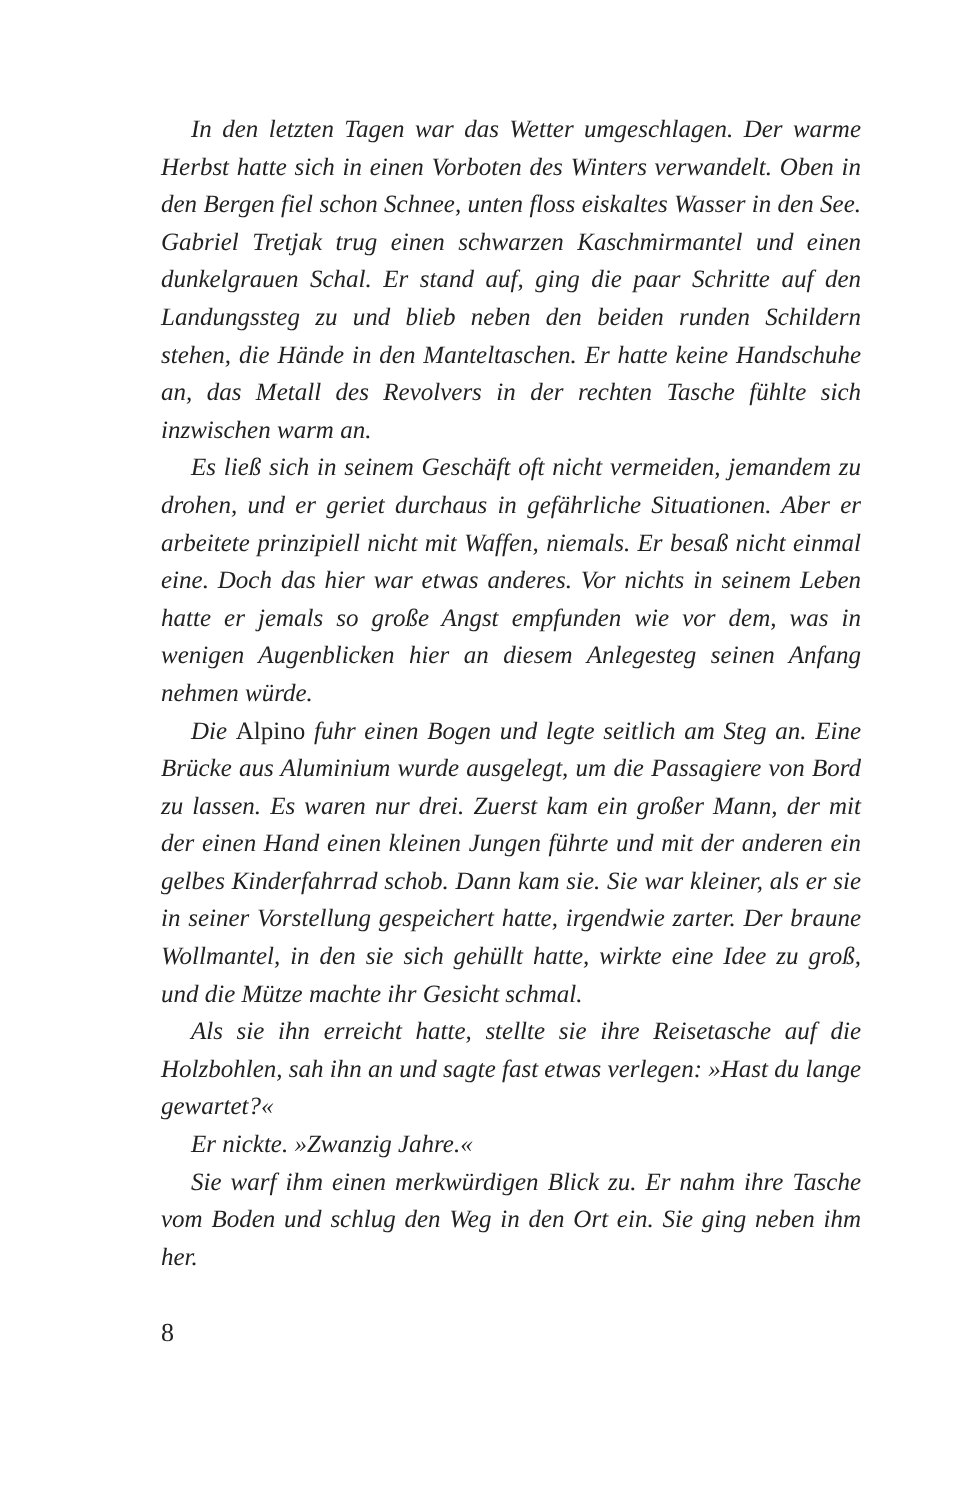In den letzten Tagen war das Wetter umgeschlagen. Der warme Herbst hatte sich in einen Vorboten des Winters verwandelt. Oben in den Bergen fiel schon Schnee, unten floss eiskaltes Wasser in den See. Gabriel Tretjak trug einen schwarzen Kaschmirmantel und einen dunkelgrauen Schal. Er stand auf, ging die paar Schritte auf den Landungssteg zu und blieb neben den beiden runden Schildern stehen, die Hände in den Manteltaschen. Er hatte keine Handschuhe an, das Metall des Revolvers in der rechten Tasche fühlte sich inzwischen warm an.
Es ließ sich in seinem Geschäft oft nicht vermeiden, jemandem zu drohen, und er geriet durchaus in gefährliche Situationen. Aber er arbeitete prinzipiell nicht mit Waffen, niemals. Er besaß nicht einmal eine. Doch das hier war etwas anderes. Vor nichts in seinem Leben hatte er jemals so große Angst empfunden wie vor dem, was in wenigen Augenblicken hier an diesem Anlegesteg seinen Anfang nehmen würde.
Die Alpino fuhr einen Bogen und legte seitlich am Steg an. Eine Brücke aus Aluminium wurde ausgelegt, um die Passagiere von Bord zu lassen. Es waren nur drei. Zuerst kam ein großer Mann, der mit der einen Hand einen kleinen Jungen führte und mit der anderen ein gelbes Kinderfahrrad schob. Dann kam sie. Sie war kleiner, als er sie in seiner Vorstellung gespeichert hatte, irgendwie zarter. Der braune Wollmantel, in den sie sich gehüllt hatte, wirkte eine Idee zu groß, und die Mütze machte ihr Gesicht schmal.
Als sie ihn erreicht hatte, stellte sie ihre Reisetasche auf die Holzbohlen, sah ihn an und sagte fast etwas verlegen: »Hast du lange gewartet?«
Er nickte. »Zwanzig Jahre.«
Sie warf ihm einen merkwürdigen Blick zu. Er nahm ihre Tasche vom Boden und schlug den Weg in den Ort ein. Sie ging neben ihm her.
8